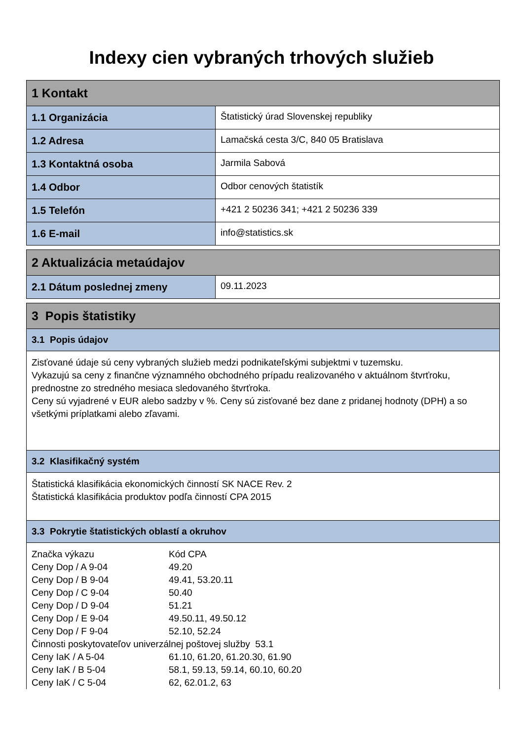Indexy cien vybraných trhových služieb
| 1 Kontakt | |
| 1.1 Organizácia | Štatistický úrad Slovenskej republiky |
| 1.2 Adresa | Lamačská cesta 3/C, 840 05 Bratislava |
| 1.3 Kontaktná osoba | Jarmila Sabová |
| 1.4 Odbor | Odbor cenových štatistík |
| 1.5 Telefón | +421 2 50236 341; +421 2 50236 339 |
| 1.6 E-mail | info@statistics.sk |
| 2 Aktualizácia metaúdajov | |
| 2.1 Dátum poslednej zmeny | 09.11.2023 |
| 3 Popis štatistiky |
| 3.1 Popis údajov |
| Zisťované údaje sú ceny vybraných služieb medzi podnikateľskými subjektmi v tuzemsku. Vykazujú sa ceny z finančne významného obchodného prípadu realizovaného v aktuálnom štvrťroku, prednostne zo stredného mesiaca sledovaného štvrťroka. Ceny sú vyjadrené v EUR alebo sadzby v %. Ceny sú zisťované bez dane z pridanej hodnoty (DPH) a so všetkými príplatkami alebo zľavami. |
| 3.2 Klasifikačný systém |
| Štatistická klasifikácia ekonomických činností SK NACE Rev. 2 Štatistická klasifikácia produktov podľa činností CPA 2015 |
| 3.3 Pokrytie štatistických oblastí a okruhov |
| Značka výkazu Kód CPA Ceny Dop / A 9-04 49.20 Ceny Dop / B 9-04 49.41, 53.20.11 Ceny Dop / C 9-04 50.40 Ceny Dop / D 9-04 51.21 Ceny Dop / E 9-04 49.50.11, 49.50.12 Ceny Dop / F 9-04 52.10, 52.24 Činnosti poskytovateľov univerzálnej poštovej služby 53.1 Ceny IaK / A 5-04 61.10, 61.20, 61.20.30, 61.90 Ceny IaK / B 5-04 58.1, 59.13, 59.14, 60.10, 60.20 Ceny IaK / C 5-04 62, 62.01.2, 63 |